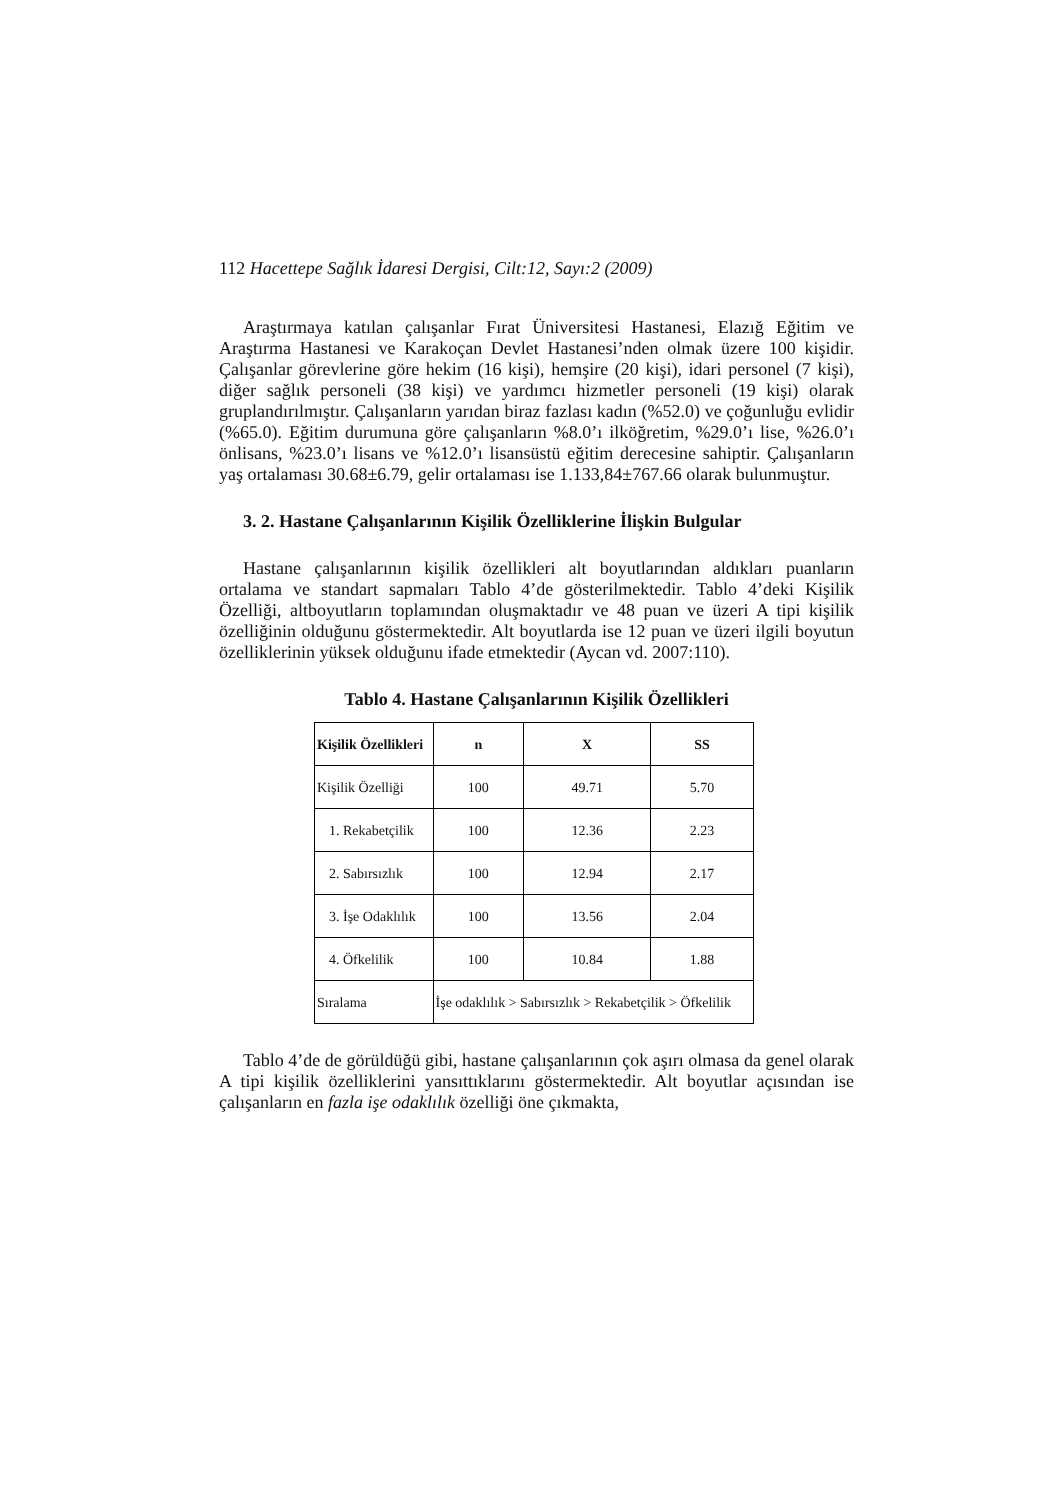112 Hacettepe Sağlık İdaresi Dergisi, Cilt:12, Sayı:2 (2009)
Araştırmaya katılan çalışanlar Fırat Üniversitesi Hastanesi, Elazığ Eğitim ve Araştırma Hastanesi ve Karakoçan Devlet Hastanesi’nden olmak üzere 100 kişidir. Çalışanlar görevlerine göre hekim (16 kişi), hemşire (20 kişi), idari personel (7 kişi), diğer sağlık personeli (38 kişi) ve yardımcı hizmetler personeli (19 kişi) olarak gruplandırılmıştır. Çalışanların yarıdan biraz fazlası kadın (%52.0) ve çoğunluğu evlidir (%65.0). Eğitim durumuna göre çalışanların %8.0’ı ilköğretim, %29.0’ı lise, %26.0’ı önlisans, %23.0’ı lisans ve %12.0’ı lisansüstü eğitim derecesine sahiptir. Çalışanların yaş ortalaması 30.68±6.79, gelir ortalaması ise 1.133,84±767.66 olarak bulunmuştur.
3. 2. Hastane Çalışanlarının Kişilik Özelliklerine İlişkin Bulgular
Hastane çalışanlarının kişilik özellikleri alt boyutlarından aldıkları puanların ortalama ve standart sapmaları Tablo 4’de gösterilmektedir. Tablo 4’deki Kişilik Özelliği, altboyutların toplamından oluşmaktadır ve 48 puan ve üzeri A tipi kişilik özelliğinin olduğunu göstermektedir. Alt boyutlarda ise 12 puan ve üzeri ilgili boyutun özelliklerinin yüksek olduğunu ifade etmektedir (Aycan vd. 2007:110).
Tablo 4. Hastane Çalışanlarının Kişilik Özellikleri
| Kişilik Özellikleri | n | X | SS |
| --- | --- | --- | --- |
| Kişilik Özelliği | 100 | 49.71 | 5.70 |
| 1. Rekabetçilik | 100 | 12.36 | 2.23 |
| 2. Sabırsızlık | 100 | 12.94 | 2.17 |
| 3. İşe Odaklılık | 100 | 13.56 | 2.04 |
| 4. Öfkelilik | 100 | 10.84 | 1.88 |
| Sıralama | İşe odaklılık > Sabırsızlık > Rekabetçilik > Öfkelilik | | |
Tablo 4’de de görüldüğü gibi, hastane çalışanlarının çok aşırı olmasa da genel olarak A tipi kişilik özelliklerini yansıttıklarını göstermektedir. Alt boyutlar açısından ise çalışanların en fazla işe odaklılık özelliği öne çıkmakta,